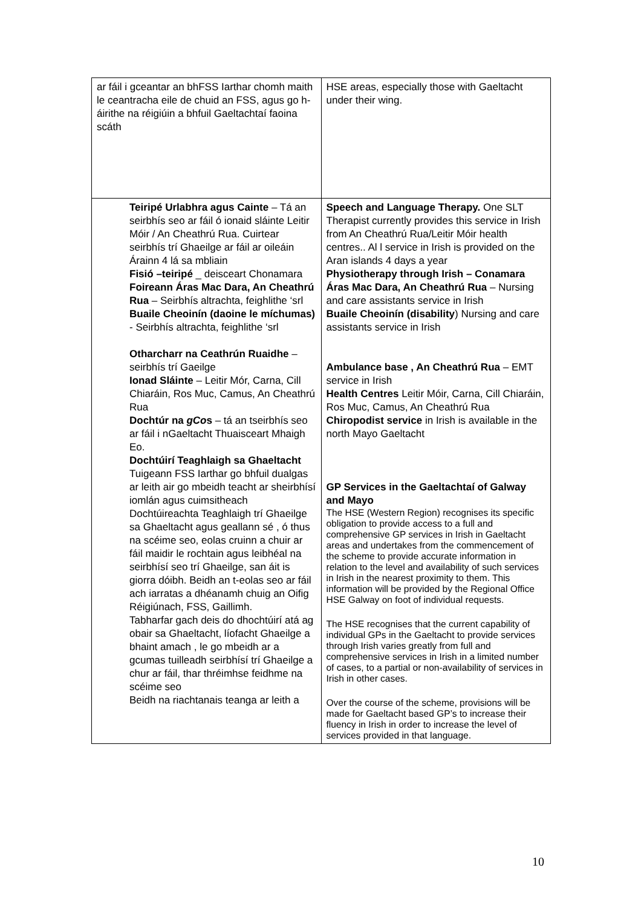| ar fáil i gceantar an bhFSS Iarthar chomh maith le ceantracha eile de chuid an FSS, agus go h-áirithe na réigiúin a bhfuil Gaeltachtaí faoina scáth | HSE areas, especially those with Gaeltacht under their wing. |
| Teiripé Urlabhra agus Cainte – Tá an seirbhís seo ar fáil ó ionaid sláinte Leitir Móir / An Cheathrú Rua. Cuirtear seirbhís trí Ghaeilge ar fáil ar oileáin Árainn 4 lá sa mbliain Fisió –teiripé _ deisceart Chonamara Foireann Áras Mac Dara, An Cheathrú Rua – Seirbhís altrachta, feighlithe ‘srl Buaile Cheoinín (daoine le míchumas) - Seirbhís altrachta, feighlithe ‘srl Otharcharr na Ceathrún Ruaidhe – seirbhís trí Gaeilge Ionad Sláinte – Leitir Mór, Carna, Cill Chiaráin, Ros Muc, Camus, An Cheathrú Rua Dochtúr na gCo s – tá an tseirbhís seo ar fáil i nGaeltacht Thuaisceart Mhaigh Eo. Dochtúirí Teaghlaigh sa Ghaeltacht Tuigeann FSS Iarthar go bhfuil dualgas ar leith air go mbeidh teacht ar sheirbhísí iomlán agus cuimsitheach Dochtúireachta Teaghlaigh trí Ghaeilge sa Ghaeltacht agus geallann sé , ó thus na scéime seo, eolas cruinn a chuir ar fáil maidir le rochtain agus leibhéal na seirbhísí seo trí Ghaeilge, san áit is giorra dóibh. Beidh an t-eolas seo ar fáil ach iarratas a dhéanamh chuig an Oifig Réigiúnach, FSS, Gaillimh. Tabharfar gach deis do dhochtúirí atá ag obair sa Ghaeltacht, líofacht Ghaeilge a bhaint amach , le go mbeidh ar a gcumas tuilleadh seirbhísí trí Ghaeilge a chur ar fáil, thar thréimhse feidhme na scéime seo Beidh na riachtanais teanga ar leith a | Speech and Language Therapy. One SLT Therapist currently provides this service in Irish from An Cheathrú Rua/Leitir Móir health centres.. Al l service in Irish is provided on the Aran islands 4 days a year Physiotherapy through Irish – Conamara Áras Mac Dara, An Cheathrú Rua – Nursing and care assistants service in Irish Buaile Cheoinín (disability ) Nursing and care assistants service in Irish Ambulance base , An Cheathrú Rua – EMT service in Irish Health Centres Leitir Móir, Carna, Cill Chiaráin, Ros Muc, Camus, An Cheathrú Rua Chiropodist service in Irish is available in the north Mayo Gaeltacht GP Services in the Gaeltachtaí of Galway and Mayo The HSE (Western Region) recognises its specific obligation to provide access to a full and comprehensive GP services in Irish in Gaeltacht areas and undertakes from the commencement of the scheme to provide accurate information in relation to the level and availability of such services in Irish in the nearest proximity to them. This information will be provided by the Regional Office HSE Galway on foot of individual requests. The HSE recognises that the current capability of individual GPs in the Gaeltacht to provide services through Irish varies greatly from full and comprehensive services in Irish in a limited number of cases, to a partial or non-availability of services in Irish in other cases. Over the course of the scheme, provisions will be made for Gaeltacht based GP’s to increase their fluency in Irish in order to increase the level of services provided in that language. |
10